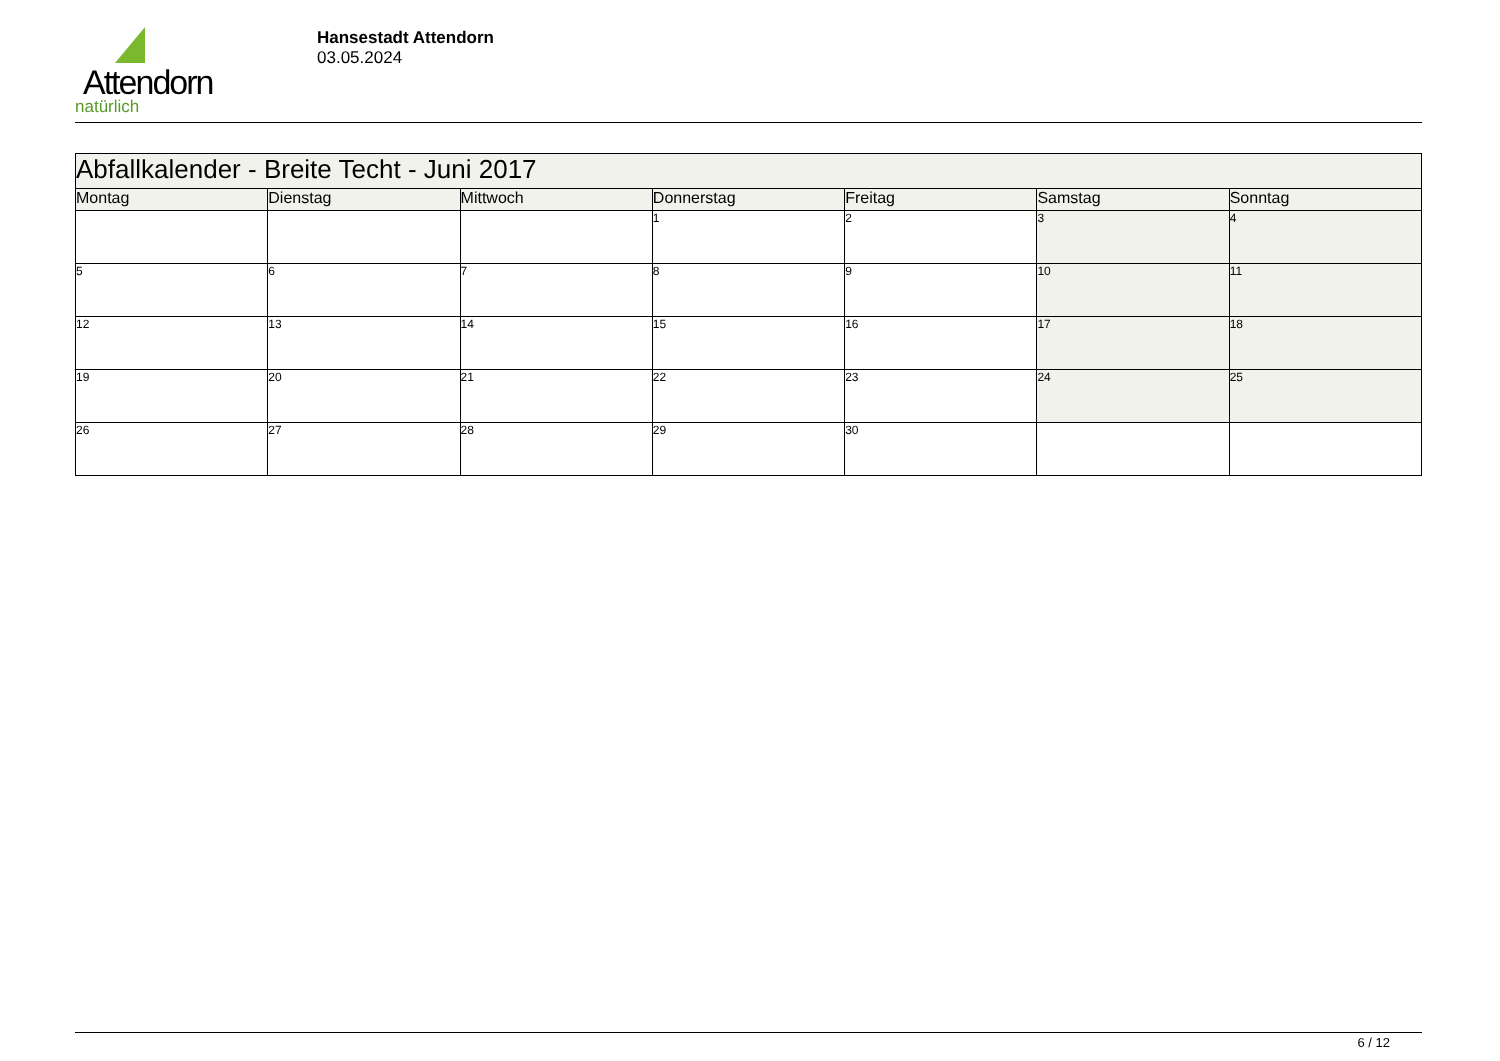Attendorn
natürlich
Hansestadt Attendorn
03.05.2024
| Abfallkalender - Breite Techt - Juni 2017 | | | | | | |
| --- | --- | --- | --- | --- | --- | --- |
| Montag | Dienstag | Mittwoch | Donnerstag | Freitag | Samstag | Sonntag |
| | | | 1 | 2 | 3 | 4 |
| 5 | 6 | 7 | 8 | 9 | 10 | 11 |
| 12 | 13 | 14 | 15 | 16 | 17 | 18 |
| 19 | 20 | 21 | 22 | 23 | 24 | 25 |
| 26 | 27 | 28 | 29 | 30 | | |
6 / 12